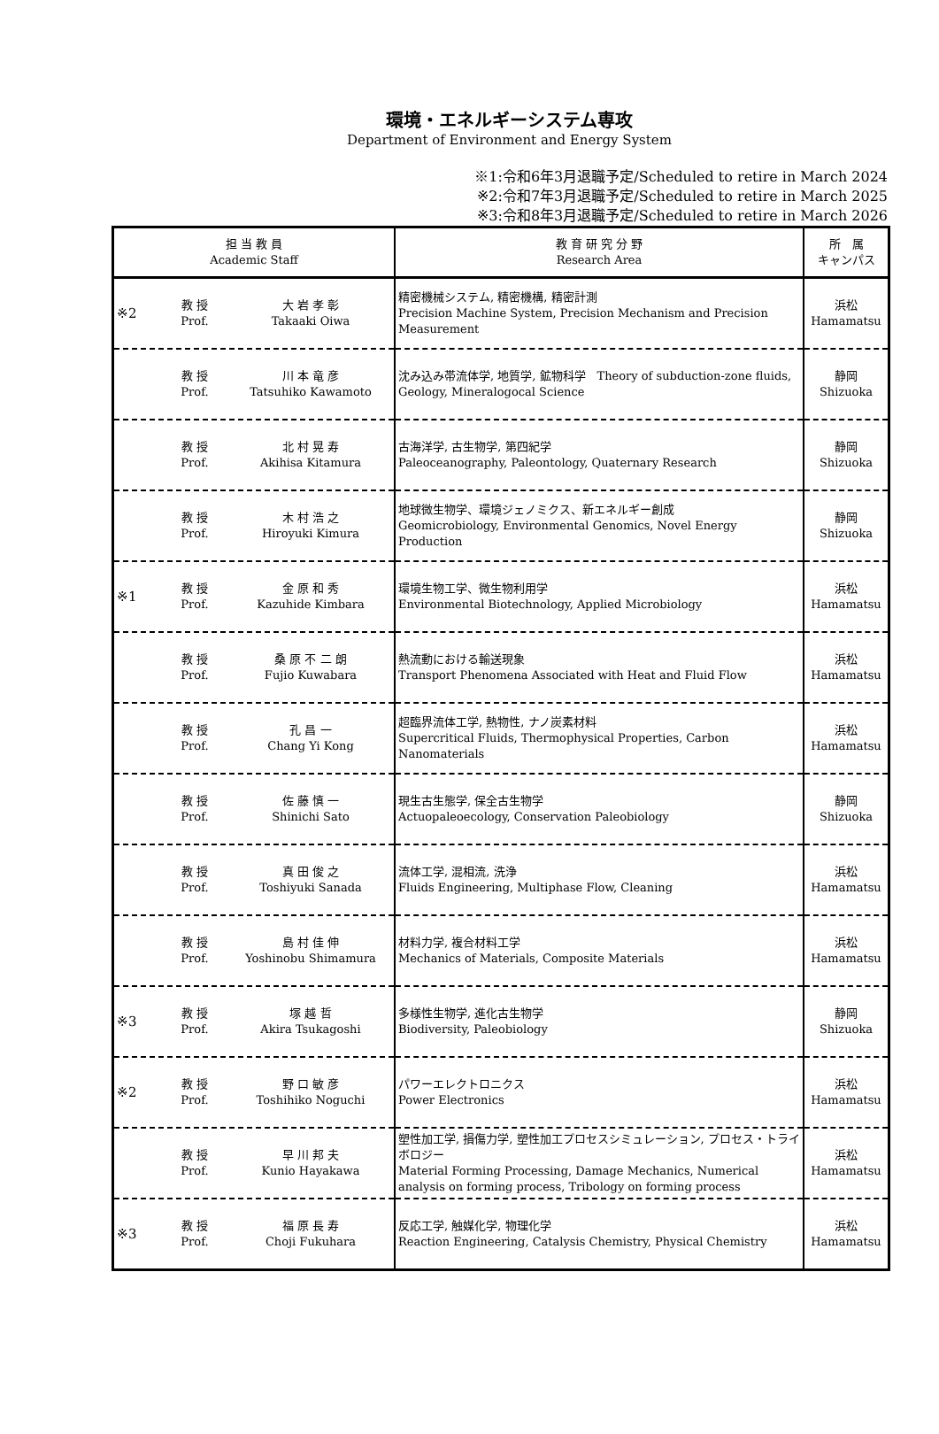環境・エネルギーシステム専攻
Department of Environment and Energy System
※1:令和6年3月退職予定/Scheduled to retire in March 2024
※2:令和7年3月退職予定/Scheduled to retire in March 2025
※3:令和8年3月退職予定/Scheduled to retire in March 2026
| 担 当 教 員 Academic Staff | 教 育 研 究 分 野 Research Area | 所 属 キャンパス |
| --- | --- | --- |
| ※2 教 授 Prof. 大 岩 孝 彰 Takaaki Oiwa | 精密機械システム, 精密機構, 精密計測 Precision Machine System, Precision Mechanism and Precision Measurement | 浜松 Hamamatsu |
| 教 授 Prof. 川 本 竜 彦 Tatsuhiko Kawamoto | 沈み込み帯流体学, 地質学, 鉱物科学 Theory of subduction-zone fluids, Geology, Mineralogocal Science | 静岡 Shizuoka |
| 教 授 Prof. 北 村 晃 寿 Akihisa Kitamura | 古海洋学, 古生物学, 第四紀学 Paleoceanography, Paleontology, Quaternary Research | 静岡 Shizuoka |
| 教 授 Prof. 木 村 浩 之 Hiroyuki Kimura | 地球微生物学、環境ジェノミクス、新エネルギー創成 Geomicrobiology, Environmental Genomics, Novel Energy Production | 静岡 Shizuoka |
| ※1 教 授 Prof. 金 原 和 秀 Kazuhide Kimbara | 環境生物工学、微生物利用学 Environmental Biotechnology, Applied Microbiology | 浜松 Hamamatsu |
| 教 授 Prof. 桑 原 不 二 朗 Fujio Kuwabara | 熱流動における輸送現象 Transport Phenomena Associated with Heat and Fluid Flow | 浜松 Hamamatsu |
| 教 授 Prof. 孔 昌 一 Chang Yi Kong | 超臨界流体工学, 熱物性, ナノ炭素材料 Supercritical Fluids, Thermophysical Properties, Carbon Nanomaterials | 浜松 Hamamatsu |
| 教 授 Prof. 佐 藤 慎 一 Shinichi Sato | 現生古生態学, 保全古生物学 Actuopaleoecology, Conservation Paleobiology | 静岡 Shizuoka |
| 教 授 Prof. 真 田 俊 之 Toshiyuki Sanada | 流体工学, 混相流, 洗浄 Fluids Engineering, Multiphase Flow, Cleaning | 浜松 Hamamatsu |
| 教 授 Prof. 島 村 佳 伸 Yoshinobu Shimamura | 材料力学, 複合材料工学 Mechanics of Materials, Composite Materials | 浜松 Hamamatsu |
| ※3 教 授 Prof. 塚 越 哲 Akira Tsukagoshi | 多様性生物学, 進化古生物学 Biodiversity, Paleobiology | 静岡 Shizuoka |
| ※2 教 授 Prof. 野 口 敏 彦 Toshihiko Noguchi | パワーエレクトロニクス Power Electronics | 浜松 Hamamatsu |
| 教 授 Prof. 早 川 邦 夫 Kunio Hayakawa | 塑性加工学, 損傷力学, 塑性加工プロセスシミュレーション, プロセス・トライボロジー Material Forming Processing, Damage Mechanics, Numerical analysis on forming process, Tribology on forming process | 浜松 Hamamatsu |
| ※3 教 授 Prof. 福 原 長 寿 Choji Fukuhara | 反応工学, 触媒化学, 物理化学 Reaction Engineering, Catalysis Chemistry, Physical Chemistry | 浜松 Hamamatsu |